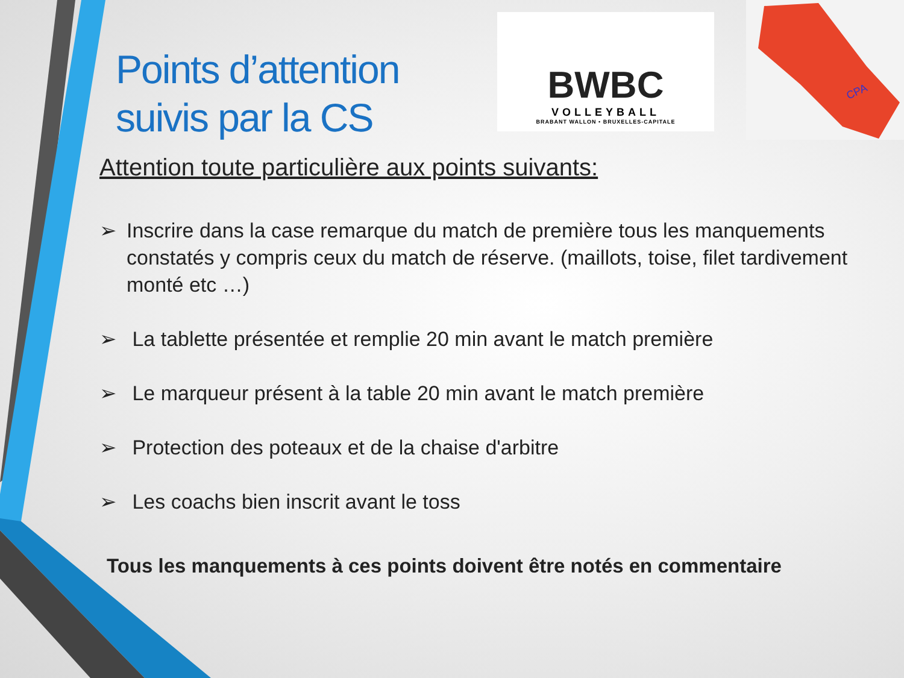Points d’attention
suivis par la CS
BWBC
VOLLEYBALL
BRABANT WALLON • BRUXELLES-CAPITALE
CPA
Attention toute particulière aux points suivants:
➢ Inscrire dans la case remarque du match de première tous les manquements constatés y compris ceux du match de réserve. (maillots, toise, filet tardivement monté etc …)
➢ La tablette présentée et remplie 20 min avant le match première
➢ Le marqueur présent à la table 20 min avant le match première
➢ Protection des poteaux et de la chaise d'arbitre
➢ Les coachs bien inscrit avant le toss
Tous les manquements à ces points doivent être notés en commentaire